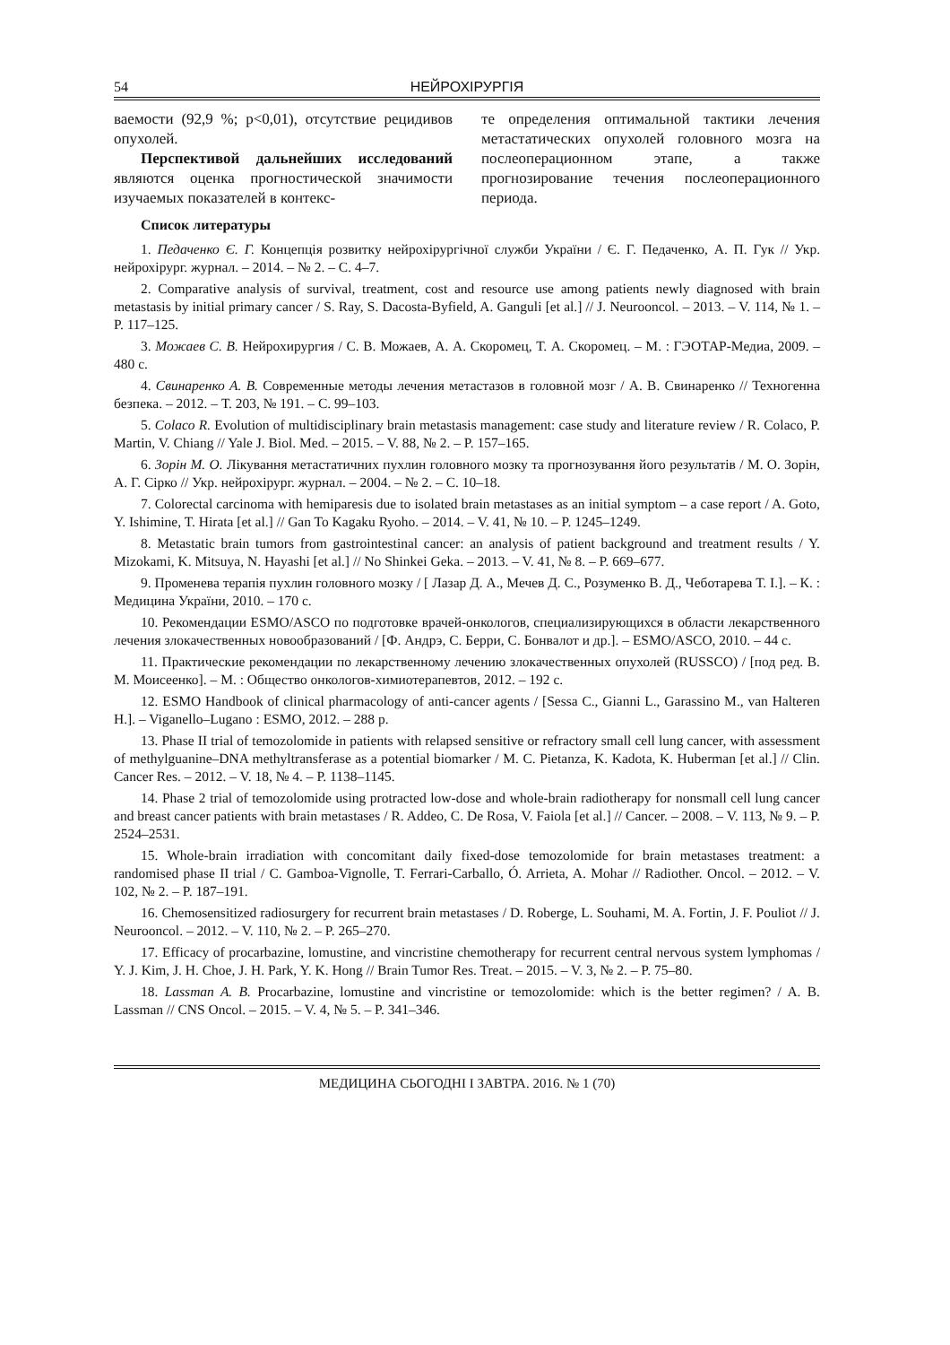54 НЕЙРОХІРУРГІЯ
ваемости (92,9 %; р<0,01), отсутствие рецидивов опухолей.
Перспективой дальнейших исследований являются оценка прогностической значимости изучаемых показателей в контекс-
те определения оптимальной тактики лечения метастатических опухолей головного мозга на послеоперационном этапе, а также прогнозирование течения послеоперационного периода.
Список литературы
1. Педаченко Є. Г. Концепція розвитку нейрохірургічної служби України / Є. Г. Педаченко, А. П. Гук // Укр. нейрохірург. журнал. – 2014. – № 2. – С. 4–7.
2. Comparative analysis of survival, treatment, cost and resource use among patients newly diagnosed with brain metastasis by initial primary cancer / S. Ray, S. Dacosta-Byfield, A. Ganguli [et al.] // J. Neurooncol. – 2013. – V. 114, № 1. – P. 117–125.
3. Можаев С. В. Нейрохирургия / С. В. Можаев, А. А. Скоромец, Т. А. Скоромец. – М. : ГЭОТАР-Медиа, 2009. – 480 с.
4. Свинаренко А. В. Современные методы лечения метастазов в головной мозг / А. В. Свинаренко // Техногенна безпека. – 2012. – Т. 203, № 191. – С. 99–103.
5. Colaco R. Evolution of multidisciplinary brain metastasis management: case study and literature review / R. Colaco, P. Martin, V. Chiang // Yale J. Biol. Med. – 2015. – V. 88, № 2. – P. 157–165.
6. Зорін М. О. Лікування метастатичних пухлин головного мозку та прогнозування його результатів / М. О. Зорін, А. Г. Сірко // Укр. нейрохірург. журнал. – 2004. – № 2. – С. 10–18.
7. Colorectal carcinoma with hemiparesis due to isolated brain metastases as an initial symptom – a case report / A. Goto, Y. Ishimine, T. Hirata [et al.] // Gan To Kagaku Ryoho. – 2014. – V. 41, № 10. – P. 1245–1249.
8. Metastatic brain tumors from gastrointestinal cancer: an analysis of patient background and treatment results / Y. Mizokami, K. Mitsuya, N. Hayashi [et al.] // No Shinkei Geka. – 2013. – V. 41, № 8. – P. 669–677.
9. Променева терапія пухлин головного мозку / [ Лазар Д. А., Мечев Д. С., Розуменко В. Д., Чеботарева Т. І.]. – К. : Медицина України, 2010. – 170 с.
10. Рекомендации ESMO/ASCO по подготовке врачей-онкологов, специализирующихся в области лекарственного лечения злокачественных новообразований / [Ф. Андрэ, С. Берри, С. Бонвалот и др.]. – ESMO/ASCO, 2010. – 44 с.
11. Практические рекомендации по лекарственному лечению злокачественных опухолей (RUSSCO) / [под ред. В. М. Моисеенко]. – М. : Общество онкологов-химиотерапевтов, 2012. – 192 с.
12. ESMO Handbook of clinical pharmacology of anti-cancer agents / [Sessa C., Gianni L., Garassino M., van Halteren H.]. – Viganello–Lugano : ESMO, 2012. – 288 p.
13. Phase II trial of temozolomide in patients with relapsed sensitive or refractory small cell lung cancer, with assessment of methylguanine–DNA methyltransferase as a potential biomarker / M. C. Pietanza, K. Kadota, K. Huberman [et al.] // Clin. Cancer Res. – 2012. – V. 18, № 4. – P. 1138–1145.
14. Phase 2 trial of temozolomide using protracted low-dose and whole-brain radiotherapy for nonsmall cell lung cancer and breast cancer patients with brain metastases / R. Addeo, C. De Rosa, V. Faiola [et al.] // Cancer. – 2008. – V. 113, № 9. – P. 2524–2531.
15. Whole-brain irradiation with concomitant daily fixed-dose temozolomide for brain metastases treatment: a randomised phase II trial / C. Gamboa-Vignolle, T. Ferrari-Carballo, Ó. Arrieta, A. Mohar // Radiother. Oncol. – 2012. – V. 102, № 2. – P. 187–191.
16. Chemosensitized radiosurgery for recurrent brain metastases / D. Roberge, L. Souhami, M. A. Fortin, J. F. Pouliot // J. Neurooncol. – 2012. – V. 110, № 2. – P. 265–270.
17. Efficacy of procarbazine, lomustine, and vincristine chemotherapy for recurrent central nervous system lymphomas / Y. J. Kim, J. H. Choe, J. H. Park, Y. K. Hong // Brain Tumor Res. Treat. – 2015. – V. 3, № 2. – P. 75–80.
18. Lassman A. B. Procarbazine, lomustine and vincristine or temozolomide: which is the better regimen? / A. B. Lassman // CNS Oncol. – 2015. – V. 4, № 5. – P. 341–346.
МЕДИЦИНА СЬОГОДНІ І ЗАВТРА. 2016. № 1 (70)